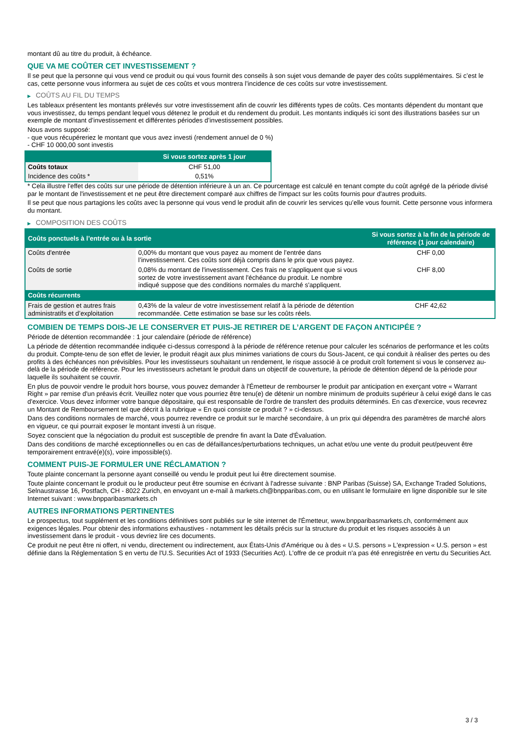montant dû au titre du produit, à échéance.
QUE VA ME COÛTER CET INVESTISSEMENT ?
Il se peut que la personne qui vous vend ce produit ou qui vous fournit des conseils à son sujet vous demande de payer des coûts supplémentaires. Si c’est le cas, cette personne vous informera au sujet de ces coûts et vous montrera l’incidence de ces coûts sur votre investissement.
▶ COÛTS AU FIL DU TEMPS
Les tableaux présentent les montants prélevés sur votre investissement afin de couvrir les différents types de coûts. Ces montants dépendent du montant que vous investissez, du temps pendant lequel vous détenez le produit et du rendement du produit. Les montants indiqués ici sont des illustrations basées sur un exemple de montant d’investissement et différentes périodes d’investissement possibles.
Nous avons supposé:
- que vous récupéreriez le montant que vous avez investi (rendement annuel de 0 %)
- CHF 10 000,00 sont investis
| | Si vous sortez après 1 jour |
| --- | --- |
| Coûts totaux | CHF 51,00 |
| Incidence des coûts * | 0,51% |
* Cela illustre l'effet des coûts sur une période de détention inférieure à un an. Ce pourcentage est calculé en tenant compte du coût agrégé de la période divisé par le montant de l'investissement et ne peut être directement comparé aux chiffres de l'impact sur les coûts fournis pour d'autres produits.
Il se peut que nous partagions les coûts avec la personne qui vous vend le produit afin de couvrir les services qu’elle vous fournit. Cette personne vous informera du montant.
▶ COMPOSITION DES COÛTS
| Coûts ponctuels à l’entrée ou à la sortie | | Si vous sortez à la fin de la période de référence (1 jour calendaire) |
| --- | --- | --- |
| Coûts d'entrée | 0,00% du montant que vous payez au moment de l’entrée dans l’investissement. Ces coûts sont déjà compris dans le prix que vous payez. | CHF 0,00 |
| Coûts de sortie | 0,08% du montant de l'investissement. Ces frais ne s'appliquent que si vous sortez de votre investissement avant l'échéance du produit. Le nombre indiqué suppose que des conditions normales du marché s'appliquent. | CHF 8,00 |
| Coûts récurrents | | |
| Frais de gestion et autres frais administratifs et d’exploitation | 0,43% de la valeur de votre investissement relatif à la période de détention recommandée. Cette estimation se base sur les coûts réels. | CHF 42,62 |
COMBIEN DE TEMPS DOIS-JE LE CONSERVER ET PUIS-JE RETIRER DE L’ARGENT DE FAÇON ANTICIPÉE ?
Période de détention recommandée : 1 jour calendaire (période de référence)
La période de détention recommandée indiquée ci-dessus correspond à la période de référence retenue pour calculer les scénarios de performance et les coûts du produit. Compte-tenu de son effet de levier, le produit réagit aux plus minimes variations de cours du Sous-Jacent, ce qui conduit à réaliser des pertes ou des profits à des échéances non prévisibles. Pour les investisseurs souhaitant un rendement, le risque associé à ce produit croît fortement si vous le conservez au-delà de la période de référence. Pour les investisseurs achetant le produit dans un objectif de couverture, la période de détention dépend de la période pour laquelle ils souhaitent se couvrir.
En plus de pouvoir vendre le produit hors bourse, vous pouvez demander à l'Émetteur de rembourser le produit par anticipation en exerçant votre « Warrant Right » par remise d'un préavis écrit. Veuillez noter que vous pourriez être tenu(e) de détenir un nombre minimum de produits supérieur à celui exigé dans le cas d'exercice. Vous devez informer votre banque dépositaire, qui est responsable de l'ordre de transfert des produits déterminés. En cas d'exercice, vous recevrez un Montant de Remboursement tel que décrit à la rubrique « En quoi consiste ce produit ? » ci-dessus.
Dans des conditions normales de marché, vous pourrez revendre ce produit sur le marché secondaire, à un prix qui dépendra des paramètres de marché alors en vigueur, ce qui pourrait exposer le montant investi à un risque.
Soyez conscient que la négociation du produit est susceptible de prendre fin avant la Date d'Évaluation.
Dans des conditions de marché exceptionnelles ou en cas de défaillances/perturbations techniques, un achat et/ou une vente du produit peut/peuvent être temporairement entravé(e)(s), voire impossible(s).
COMMENT PUIS-JE FORMULER UNE RÉCLAMATION ?
Toute plainte concernant la personne ayant conseillé ou vendu le produit peut lui être directement soumise.
Toute plainte concernant le produit ou le producteur peut être soumise en écrivant à l'adresse suivante : BNP Paribas (Suisse) SA, Exchange Traded Solutions, Selnaustrasse 16, Postfach, CH - 8022 Zurich, en envoyant un e-mail à markets.ch@bnpparibas.com, ou en utilisant le formulaire en ligne disponible sur le site Internet suivant : www.bnpparibasmarkets.ch
AUTRES INFORMATIONS PERTINENTES
Le prospectus, tout supplément et les conditions définitives sont publiés sur le site internet de l'Émetteur, www.bnpparibasmarkets.ch, conformément aux exigences légales. Pour obtenir des informations exhaustives - notamment les détails précis sur la structure du produit et les risques associés à un investissement dans le produit - vous devriez lire ces documents.
Ce produit ne peut être ni offert, ni vendu, directement ou indirectement, aux États-Unis d'Amérique ou à des « U.S. persons » L'expression « U.S. person » est définie dans la Réglementation S en vertu de l'U.S. Securities Act of 1933 (Securities Act). L'offre de ce produit n'a pas été enregistrée en vertu du Securities Act.
3 / 3